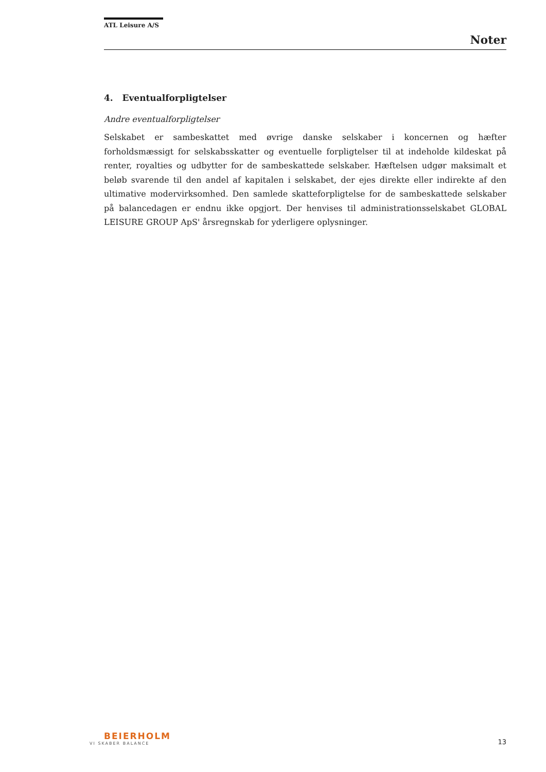ATL Leisure A/S
Noter
4. Eventualforpligtelser
Andre eventualforpligtelser
Selskabet er sambeskattet med øvrige danske selskaber i koncernen og hæfter forholdsmæssigt for selskabsskatter og eventuelle forpligtelser til at indeholde kildeskat på renter, royalties og udbytter for de sambeskattede selskaber. Hæftelsen udgør maksimalt et beløb svarende til den andel af kapitalen i selskabet, der ejes direkte eller indirekte af den ultimative modervirksomhed. Den samlede skatteforpligtelse for de sambeskattede selskaber på balancedagen er endnu ikke opgjort. Der henvises til administrationsselskabet GLOBAL LEISURE GROUP ApS' årsregnskab for yderligere oplysninger.
BEIERHOLM
VI SKABER BALANCE
13